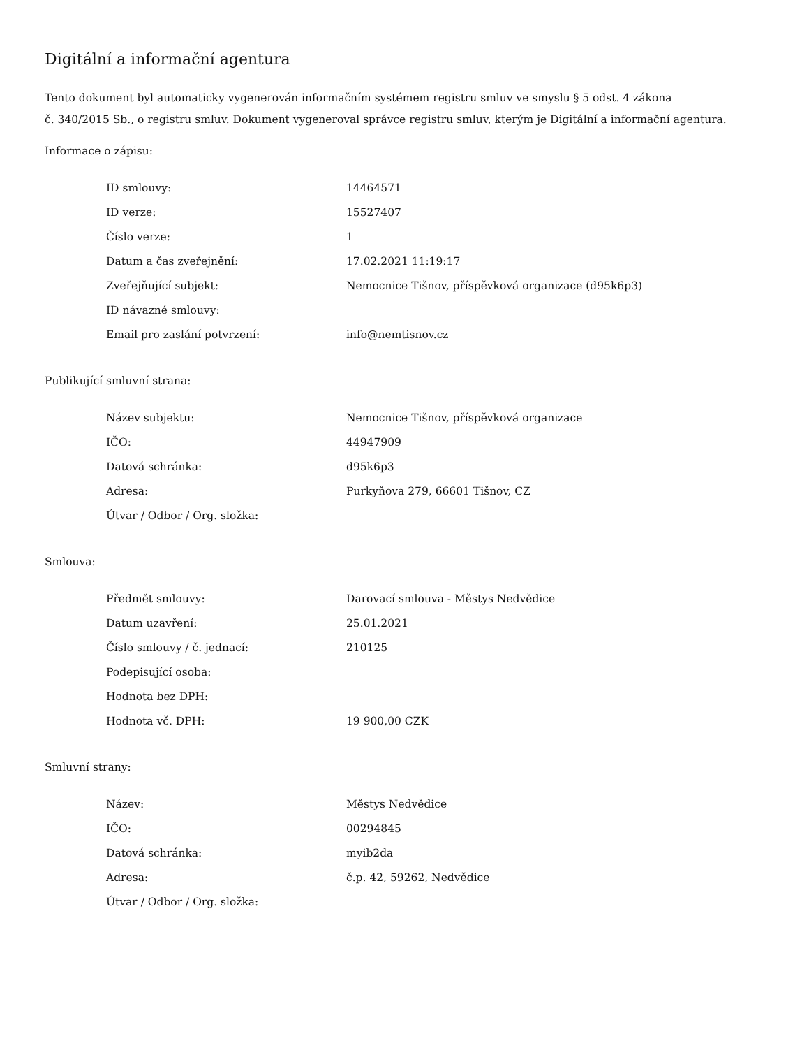Digitální a informační agentura
Tento dokument byl automaticky vygenerován informačním systémem registru smluv ve smyslu § 5 odst. 4 zákona
č. 340/2015 Sb., o registru smluv. Dokument vygeneroval správce registru smluv, kterým je Digitální a informační agentura.
Informace o zápisu:
| ID smlouvy: | 14464571 |
| ID verze: | 15527407 |
| Číslo verze: | 1 |
| Datum a čas zveřejnění: | 17.02.2021 11:19:17 |
| Zveřejňující subjekt: | Nemocnice Tišnov, příspěvková organizace (d95k6p3) |
| ID návazné smlouvy: | |
| Email pro zaslání potvrzení: | info@nemtisnov.cz |
Publikující smluvní strana:
| Název subjektu: | Nemocnice Tišnov, příspěvková organizace |
| IČO: | 44947909 |
| Datová schránka: | d95k6p3 |
| Adresa: | Purkyňova 279, 66601 Tišnov, CZ |
| Útvar / Odbor / Org. složka: | |
Smlouva:
| Předmět smlouvy: | Darovací smlouva - Městys Nedvědice |
| Datum uzavření: | 25.01.2021 |
| Číslo smlouvy / č. jednací: | 210125 |
| Podepisující osoba: | |
| Hodnota bez DPH: | |
| Hodnota vč. DPH: | 19 900,00 CZK |
Smluvní strany:
| Název: | Městys Nedvědice |
| IČO: | 00294845 |
| Datová schránka: | myib2da |
| Adresa: | č.p. 42, 59262, Nedvědice |
| Útvar / Odbor / Org. složka: | |